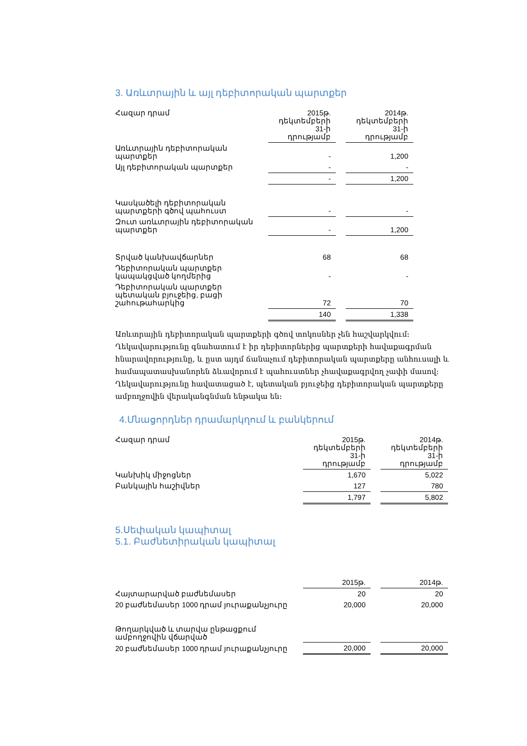3. Առևտրային և այլ դեբիտորական պարտքեր
| Հազար դրամ | 2015թ. դեկտեմբերի 31-ի դրությամբ | | 2014թ. դեկտեմբերի 31-ի դրությամբ |
| Առևտրային դեբիտորական պարտքեր | - | | 1,200 |
| Այլ դեբիտորական պարտքեր | - | | - |
| | - | | 1,200 |
| Կասկածելի դեբիտորական պարտքերի գծով պահուստ | - | | - |
| Զուտ առևտրային դեբիտորական պարտքեր | - | | 1,200 |
| Տրված կանխավճարներ | 68 | | 68 |
| Դեբիտորական պարտքեր կապակցված կողմերից | - | | - |
| Դեբիտորական պարտքեր պետական բյուջեից, բացի շահութահարկից | 72 | | 70 |
| | 140 | | 1,338 |
Առևտրային դեբիտորական պարտքերի գծով տոկոսներ չեն հաշվարկվում: Ղեկավարությունը գնահատում է իր դեբիտորներից պարտքերի հավաքագրման հնարավորությունը, և ըստ այդմ ճանաչում դեբիտորական պարտքերը անհուսալի և համապատասխանորեն ձևավորում է պահուստներ չհավաքագրվող չափի մասով: Ղեկավարությունը հավատացած է, պետական բյուջեից դեբիտորական պարտքերը ամբողջովին վերականգնման ենթակա են:
4.Մնացորդներ դրամարկղում և բանկերում
| Հազար դրամ | 2015թ. դեկտեմբերի 31-ի դրությամբ | | 2014թ. դեկտեմբերի 31-ի դրությամբ |
| Կանխիկ միջոցներ | 1,670 | | 5,022 |
| Բանկային հաշիվներ | 127 | | 780 |
| | 1,797 | | 5,802 |
5.Սեփական կապիտալ
5.1. Բաժնետիրական կապիտալ
| | 2015թ. | | 2014թ. |
| Հայտարարված բաժնեմասեր | 20 | | 20 |
| 20 բաժնեմասեր 1000 դրամ յուրաքանչյուրը | 20,000 | | 20,000 |
| Թողարկված և տարվա ընթացքում ամբողջովին վճարված | | | |
| 20 բաժնեմասեր 1000 դրամ յուրաքանչյուրը | 20,000 | | 20,000 |